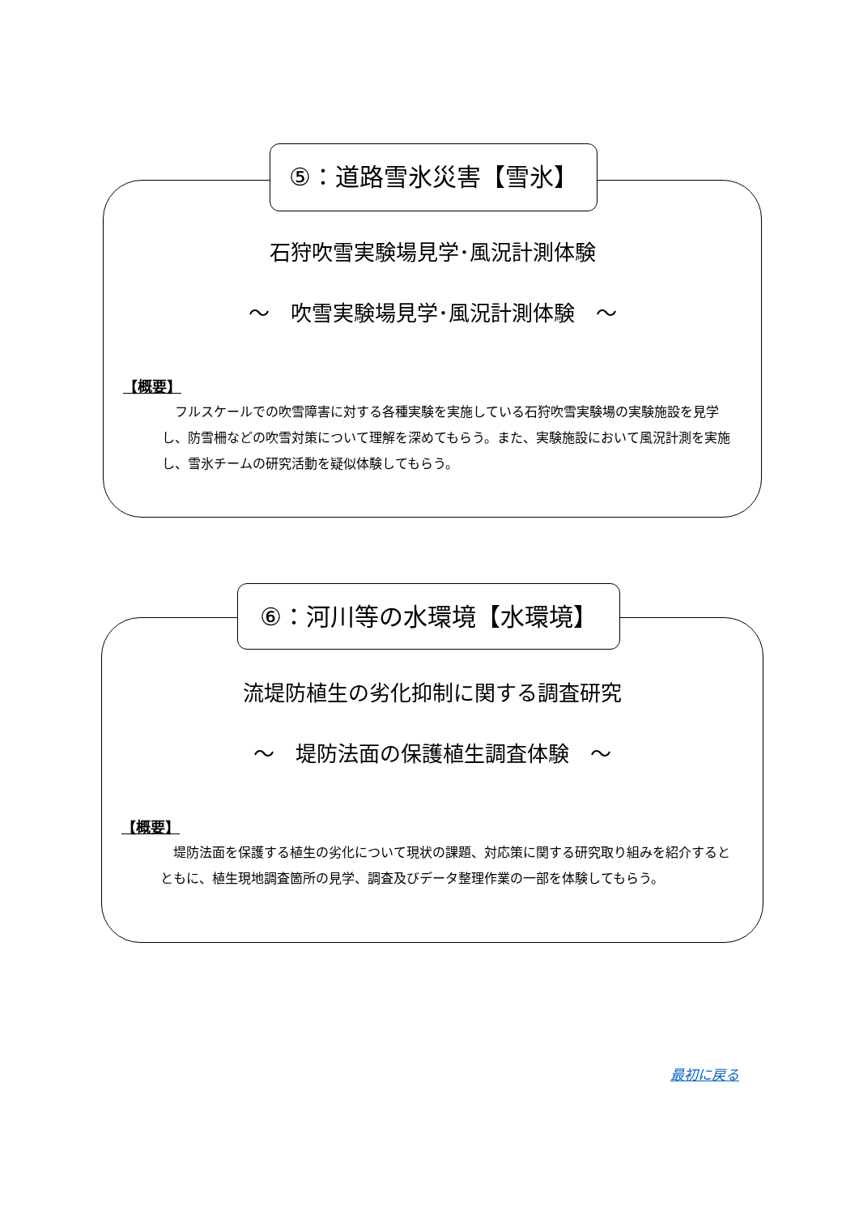石狩吹雪実験場見学･風況計測体験
～　吹雪実験場見学･風況計測体験　～
【概要】
フルスケールでの吹雪障害に対する各種実験を実施している石狩吹雪実験場の実験施設を見学し、防雪柵などの吹雪対策について理解を深めてもらう。また、実験施設において風況計測を実施し、雪氷チームの研究活動を疑似体験してもらう。
⑤：道路雪氷災害【雪氷】
流堤防植生の劣化抑制に関する調査研究
～　堤防法面の保護植生調査体験　～
【概要】
堤防法面を保護する植生の劣化について現状の課題、対応策に関する研究取り組みを紹介するとともに、植生現地調査箇所の見学、調査及びデータ整理作業の一部を体験してもらう。
⑥：河川等の水環境【水環境】
最初に戻る